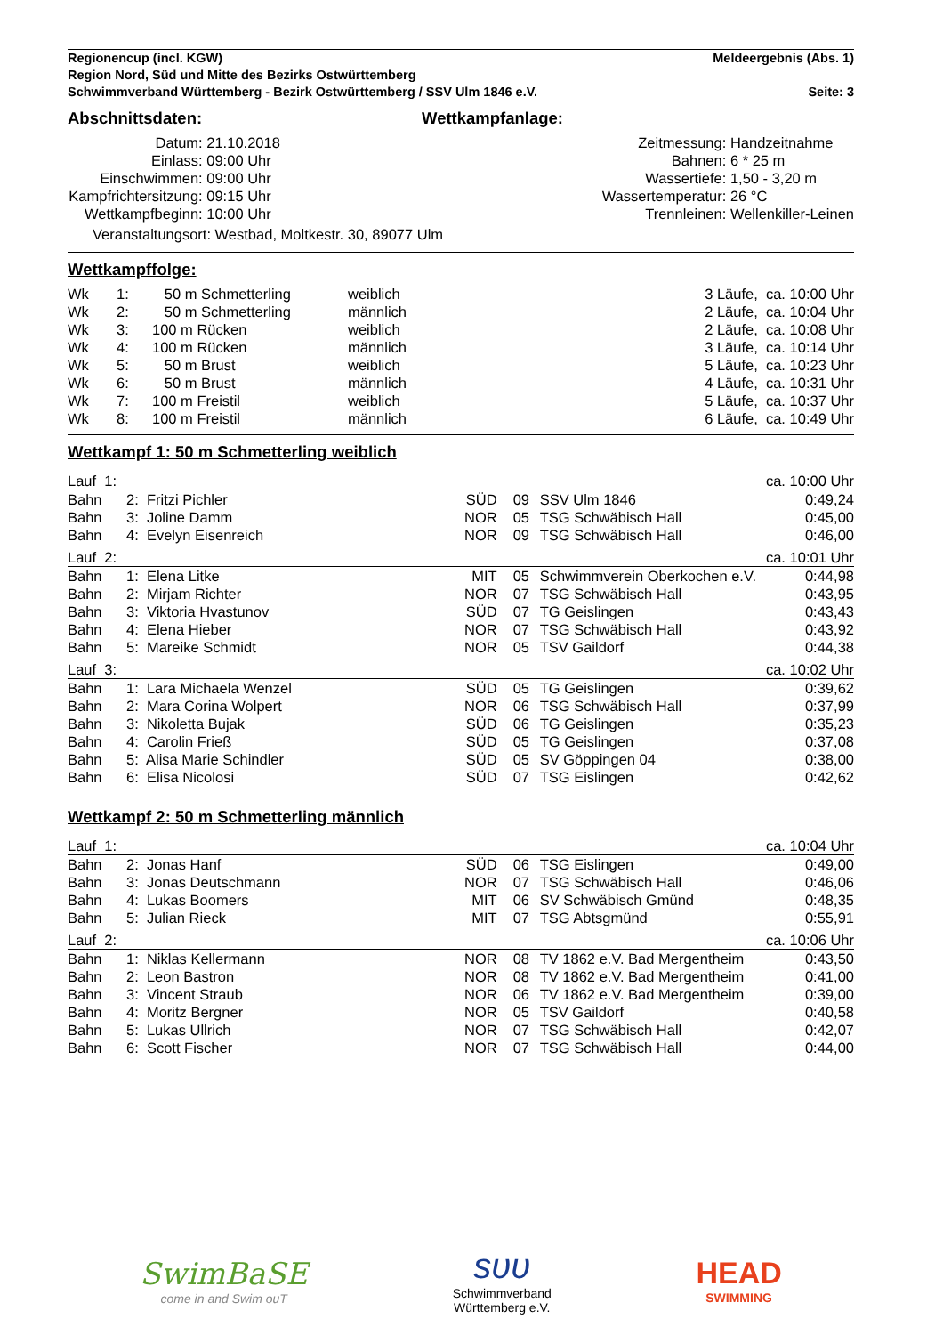Regionencup (incl. KGW) Meldeergebnis (Abs. 1)
Region Nord, Süd und Mitte des Bezirks Ostwürttemberg
Schwimmverband Württemberg - Bezirk Ostwürttemberg / SSV Ulm 1846 e.V. Seite: 3
Abschnittsdaten: Wettkampfanlage:
| Datum: | 21.10.2018 |
| Einlass: | 09:00 Uhr |
| Einschwimmen: | 09:00 Uhr |
| Kampfrichtersitzung: | 09:15 Uhr |
| Wettkampfbeginn: | 10:00 Uhr |
| Zeitmessung: | Handzeitnahme |
| Bahnen: | 6 * 25 m |
| Wassertiefe: | 1,50 - 3,20 m |
| Wassertemperatur: | 26 °C |
| Trennleinen: | Wellenkiller-Leinen |
Veranstaltungsort: Westbad, Moltkestr. 30, 89077 Ulm
Wettkampffolge:
| Wk | 1: | 50 m Schmetterling | weiblich | 3 Läufe, ca. 10:00 Uhr |
| Wk | 2: | 50 m Schmetterling | männlich | 2 Läufe, ca. 10:04 Uhr |
| Wk | 3: | 100 m Rücken | weiblich | 2 Läufe, ca. 10:08 Uhr |
| Wk | 4: | 100 m Rücken | männlich | 3 Läufe, ca. 10:14 Uhr |
| Wk | 5: | 50 m Brust | weiblich | 5 Läufe, ca. 10:23 Uhr |
| Wk | 6: | 50 m Brust | männlich | 4 Läufe, ca. 10:31 Uhr |
| Wk | 7: | 100 m Freistil | weiblich | 5 Läufe, ca. 10:37 Uhr |
| Wk | 8: | 100 m Freistil | männlich | 6 Läufe, ca. 10:49 Uhr |
Wettkampf 1: 50 m Schmetterling weiblich
| Lauf 1: | | | | | ca. 10:00 Uhr |
| Bahn | 2: Fritzi Pichler | SÜD | 09 | SSV Ulm 1846 | 0:49,24 |
| Bahn | 3: Joline Damm | NOR | 05 | TSG Schwäbisch Hall | 0:45,00 |
| Bahn | 4: Evelyn Eisenreich | NOR | 09 | TSG Schwäbisch Hall | 0:46,00 |
| Lauf 2: | | | | | ca. 10:01 Uhr |
| Bahn | 1: Elena Litke | MIT | 05 | Schwimmverein Oberkochen e.V. | 0:44,98 |
| Bahn | 2: Mirjam Richter | NOR | 07 | TSG Schwäbisch Hall | 0:43,95 |
| Bahn | 3: Viktoria Hvastunov | SÜD | 07 | TG Geislingen | 0:43,43 |
| Bahn | 4: Elena Hieber | NOR | 07 | TSG Schwäbisch Hall | 0:43,92 |
| Bahn | 5: Mareike Schmidt | NOR | 05 | TSV Gaildorf | 0:44,38 |
| Lauf 3: | | | | | ca. 10:02 Uhr |
| Bahn | 1: Lara Michaela Wenzel | SÜD | 05 | TG Geislingen | 0:39,62 |
| Bahn | 2: Mara Corina Wolpert | NOR | 06 | TSG Schwäbisch Hall | 0:37,99 |
| Bahn | 3: Nikoletta Bujak | SÜD | 06 | TG Geislingen | 0:35,23 |
| Bahn | 4: Carolin Frieß | SÜD | 05 | TG Geislingen | 0:37,08 |
| Bahn | 5: Alisa Marie Schindler | SÜD | 05 | SV Göppingen 04 | 0:38,00 |
| Bahn | 6: Elisa Nicolosi | SÜD | 07 | TSG Eislingen | 0:42,62 |
Wettkampf 2: 50 m Schmetterling männlich
| Lauf 1: | | | | | ca. 10:04 Uhr |
| Bahn | 2: Jonas Hanf | SÜD | 06 | TSG Eislingen | 0:49,00 |
| Bahn | 3: Jonas Deutschmann | NOR | 07 | TSG Schwäbisch Hall | 0:46,06 |
| Bahn | 4: Lukas Boomers | MIT | 06 | SV Schwäbisch Gmünd | 0:48,35 |
| Bahn | 5: Julian Rieck | MIT | 07 | TSG Abtsgmünd | 0:55,91 |
| Lauf 2: | | | | | ca. 10:06 Uhr |
| Bahn | 1: Niklas Kellermann | NOR | 08 | TV 1862 e.V. Bad Mergentheim | 0:43,50 |
| Bahn | 2: Leon Bastron | NOR | 08 | TV 1862 e.V. Bad Mergentheim | 0:41,00 |
| Bahn | 3: Vincent Straub | NOR | 06 | TV 1862 e.V. Bad Mergentheim | 0:39,00 |
| Bahn | 4: Moritz Bergner | NOR | 05 | TSV Gaildorf | 0:40,58 |
| Bahn | 5: Lukas Ullrich | NOR | 07 | TSG Schwäbisch Hall | 0:42,07 |
| Bahn | 6: Scott Fischer | NOR | 07 | TSG Schwäbisch Hall | 0:44,00 |
SwimBaSE
come in and Swim ouT
ѕυυ
Schwimmverband
Württemberg e.V.
HEAD
SWIMMING